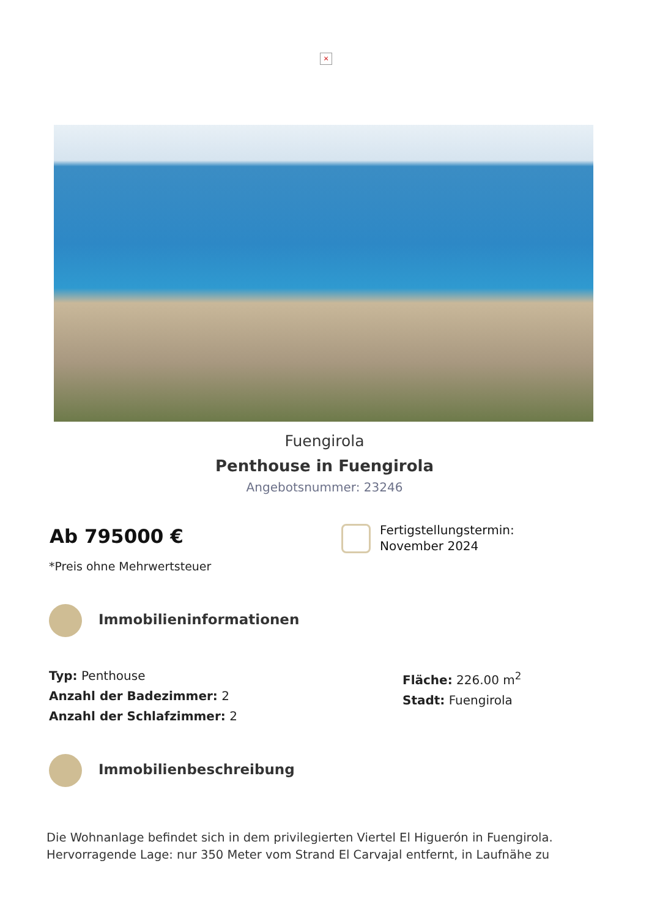×
Fuengirola
Penthouse in Fuengirola
Angebotsnummer: 23246
Ab 795000 €
*Preis ohne Mehrwertsteuer
Fertigstellungstermin:
November 2024
Immobilieninformationen
Typ: Penthouse
Anzahl der Badezimmer: 2
Anzahl der Schlafzimmer: 2
Fläche: 226.00 m<sup>2</sup>
Stadt: Fuengirola
Immobilienbeschreibung
Die Wohnanlage befindet sich in dem privilegierten Viertel El Higuerón in Fuengirola. Hervorragende Lage: nur 350 Meter vom Strand El Carvajal entfernt, in Laufnähe zu